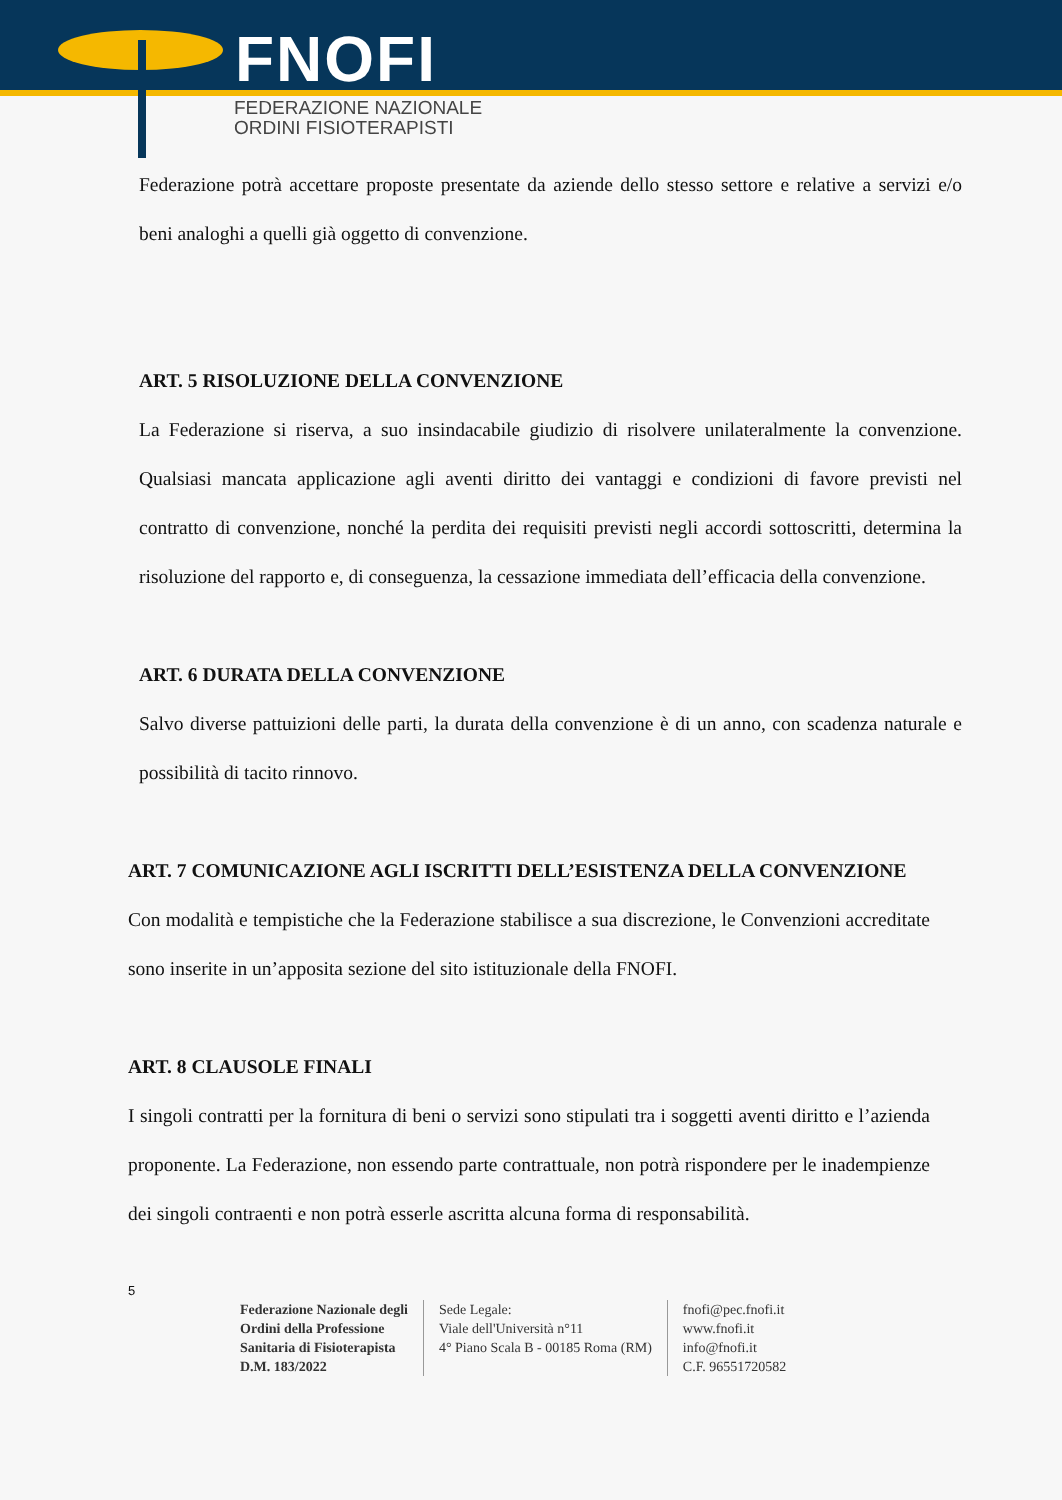FNOFI
FEDERAZIONE NAZIONALE
ORDINI FISIOTERAPISTI
Federazione potrà accettare proposte presentate da aziende dello stesso settore e relative a servizi e/o beni analoghi a quelli già oggetto di convenzione.
ART. 5 RISOLUZIONE DELLA CONVENZIONE
La Federazione si riserva, a suo insindacabile giudizio di risolvere unilateralmente la convenzione. Qualsiasi mancata applicazione agli aventi diritto dei vantaggi e condizioni di favore previsti nel contratto di convenzione, nonché la perdita dei requisiti previsti negli accordi sottoscritti, determina la risoluzione del rapporto e, di conseguenza, la cessazione immediata dell’efficacia della convenzione.
ART. 6 DURATA DELLA CONVENZIONE
Salvo diverse pattuizioni delle parti, la durata della convenzione è di un anno, con scadenza naturale e possibilità di tacito rinnovo.
ART. 7 COMUNICAZIONE AGLI ISCRITTI DELL’ESISTENZA DELLA CONVENZIONE
Con modalità e tempistiche che la Federazione stabilisce a sua discrezione, le Convenzioni accreditate sono inserite in un’apposita sezione del sito istituzionale della FNOFI.
ART. 8 CLAUSOLE FINALI
I singoli contratti per la fornitura di beni o servizi sono stipulati tra i soggetti aventi diritto e l’azienda proponente. La Federazione, non essendo parte contrattuale, non potrà rispondere per le inadempienze dei singoli contraenti e non potrà esserle ascritta alcuna forma di responsabilità.
5
Federazione Nazionale degli
Ordini della Professione
Sanitaria di Fisioterapista
D.M. 183/2022
Sede Legale:
Viale dell'Università n°11
4° Piano Scala B - 00185 Roma (RM)
fnofi@pec.fnofi.it
www.fnofi.it
info@fnofi.it
C.F. 96551720582